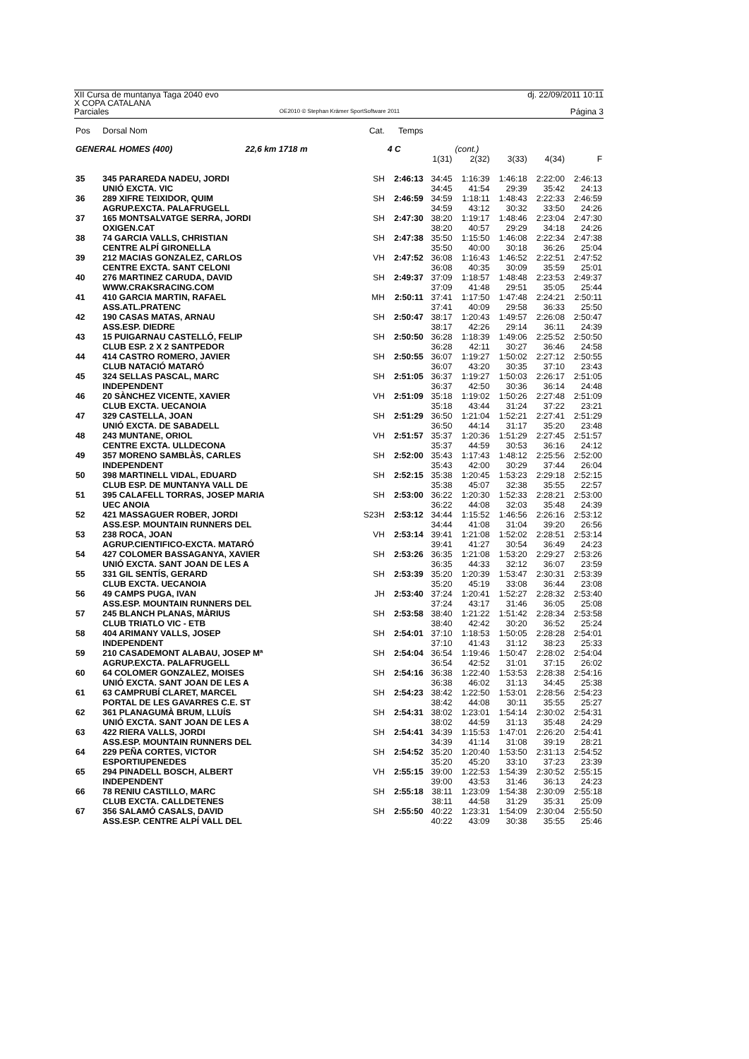XII Cursa de muntanya Taga 2040 evo
X COPA CATALANA dj. 22/09/2011 10:11
Parciales OE2010 © Stephan Krämer SportSoftware 2011 Página 3
| Pos | Dorsal Nom | Cat. | Temps | | | | | |
| GENERAL HOMES (400) 22,6 km 1718 m | | | 4 C | | (cont.) | | | |
| | | | | 1(31) | 2(32) | 3(33) | 4(34) | F |
| 35 | 345 PARAREDA NADEU, JORDI UNIÓ EXCTA. VIC | SH | 2:46:13 | 34:45 34:45 | 1:16:39 41:54 | 1:46:18 29:39 | 2:22:00 35:42 | 2:46:13 24:13 |
| 36 | 289 XIFRE TEIXIDOR, QUIM AGRUP.EXCTA. PALAFRUGELL | SH | 2:46:59 | 34:59 34:59 | 1:18:11 43:12 | 1:48:43 30:32 | 2:22:33 33:50 | 2:46:59 24:26 |
| 37 | 165 MONTSALVATGE SERRA, JORDI OXIGEN.CAT | SH | 2:47:30 | 38:20 38:20 | 1:19:17 40:57 | 1:48:46 29:29 | 2:23:04 34:18 | 2:47:30 24:26 |
| 38 | 74 GARCIA VALLS, CHRISTIAN CENTRE ALPÍ GIRONELLA | SH | 2:47:38 | 35:50 35:50 | 1:15:50 40:00 | 1:46:08 30:18 | 2:22:34 36:26 | 2:47:38 25:04 |
| 39 | 212 MACIAS GONZALEZ, CARLOS CENTRE EXCTA. SANT CELONI | VH | 2:47:52 | 36:08 36:08 | 1:16:43 40:35 | 1:46:52 30:09 | 2:22:51 35:59 | 2:47:52 25:01 |
| 40 | 276 MARTINEZ CARUDA, DAVID WWW.CRAKSRACING.COM | SH | 2:49:37 | 37:09 37:09 | 1:18:57 41:48 | 1:48:48 29:51 | 2:23:53 35:05 | 2:49:37 25:44 |
| 41 | 410 GARCIA MARTIN, RAFAEL ASS.ATL.PRATENC | MH | 2:50:11 | 37:41 37:41 | 1:17:50 40:09 | 1:47:48 29:58 | 2:24:21 36:33 | 2:50:11 25:50 |
| 42 | 190 CASAS MATAS, ARNAU ASS.ESP. DIEDRE | SH | 2:50:47 | 38:17 38:17 | 1:20:43 42:26 | 1:49:57 29:14 | 2:26:08 36:11 | 2:50:47 24:39 |
| 43 | 15 PUIGARNAU CASTELLÓ, FELIP CLUB ESP. 2 X 2 SANTPEDOR | SH | 2:50:50 | 36:28 36:28 | 1:18:39 42:11 | 1:49:06 30:27 | 2:25:52 36:46 | 2:50:50 24:58 |
| 44 | 414 CASTRO ROMERO, JAVIER CLUB NATACIÓ MATARÓ | SH | 2:50:55 | 36:07 36:07 | 1:19:27 43:20 | 1:50:02 30:35 | 2:27:12 37:10 | 2:50:55 23:43 |
| 45 | 324 SELLAS PASCAL, MARC INDEPENDENT | SH | 2:51:05 | 36:37 36:37 | 1:19:27 42:50 | 1:50:03 30:36 | 2:26:17 36:14 | 2:51:05 24:48 |
| 46 | 20 SÀNCHEZ VICENTE, XAVIER CLUB EXCTA. UECANOIA | VH | 2:51:09 | 35:18 35:18 | 1:19:02 43:44 | 1:50:26 31:24 | 2:27:48 37:22 | 2:51:09 23:21 |
| 47 | 329 CASTELLA, JOAN UNIÓ EXCTA. DE SABADELL | SH | 2:51:29 | 36:50 36:50 | 1:21:04 44:14 | 1:52:21 31:17 | 2:27:41 35:20 | 2:51:29 23:48 |
| 48 | 243 MUNTANE, ORIOL CENTRE EXCTA. ULLDECONA | VH | 2:51:57 | 35:37 35:37 | 1:20:36 44:59 | 1:51:29 30:53 | 2:27:45 36:16 | 2:51:57 24:12 |
| 49 | 357 MORENO SAMBLÀS, CARLES INDEPENDENT | SH | 2:52:00 | 35:43 35:43 | 1:17:43 42:00 | 1:48:12 30:29 | 2:25:56 37:44 | 2:52:00 26:04 |
| 50 | 398 MARTINELL VIDAL, EDUARD CLUB ESP. DE MUNTANYA VALL DE | SH | 2:52:15 | 35:38 35:38 | 1:20:45 45:07 | 1:53:23 32:38 | 2:29:18 35:55 | 2:52:15 22:57 |
| 51 | 395 CALAFELL TORRAS, JOSEP MARIA UEC ANOIA | SH | 2:53:00 | 36:22 36:22 | 1:20:30 44:08 | 1:52:33 32:03 | 2:28:21 35:48 | 2:53:00 24:39 |
| 52 | 421 MASSAGUER ROBER, JORDI ASS.ESP. MOUNTAIN RUNNERS DEL | S23H | 2:53:12 | 34:44 34:44 | 1:15:52 41:08 | 1:46:56 31:04 | 2:26:16 39:20 | 2:53:12 26:56 |
| 53 | 238 ROCA, JOAN AGRUP.CIENTIFICO-EXCTA. MATARÓ | VH | 2:53:14 | 39:41 39:41 | 1:21:08 41:27 | 1:52:02 30:54 | 2:28:51 36:49 | 2:53:14 24:23 |
| 54 | 427 COLOMER BASSAGANYA, XAVIER UNIÓ EXCTA. SANT JOAN DE LES A | SH | 2:53:26 | 36:35 36:35 | 1:21:08 44:33 | 1:53:20 32:12 | 2:29:27 36:07 | 2:53:26 23:59 |
| 55 | 331 GIL SENTÍS, GERARD CLUB EXCTA. UECANOIA | SH | 2:53:39 | 35:20 35:20 | 1:20:39 45:19 | 1:53:47 33:08 | 2:30:31 36:44 | 2:53:39 23:08 |
| 56 | 49 CAMPS PUGA, IVAN ASS.ESP. MOUNTAIN RUNNERS DEL | JH | 2:53:40 | 37:24 37:24 | 1:20:41 43:17 | 1:52:27 31:46 | 2:28:32 36:05 | 2:53:40 25:08 |
| 57 | 245 BLANCH PLANAS, MÀRIUS CLUB TRIATLO VIC - ETB | SH | 2:53:58 | 38:40 38:40 | 1:21:22 42:42 | 1:51:42 30:20 | 2:28:34 36:52 | 2:53:58 25:24 |
| 58 | 404 ARIMANY VALLS, JOSEP INDEPENDENT | SH | 2:54:01 | 37:10 37:10 | 1:18:53 41:43 | 1:50:05 31:12 | 2:28:28 38:23 | 2:54:01 25:33 |
| 59 | 210 CASADEMONT ALABAU, JOSEP Mª AGRUP.EXCTA. PALAFRUGELL | SH | 2:54:04 | 36:54 36:54 | 1:19:46 42:52 | 1:50:47 31:01 | 2:28:02 37:15 | 2:54:04 26:02 |
| 60 | 64 COLOMER GONZALEZ, MOISES UNIÓ EXCTA. SANT JOAN DE LES A | SH | 2:54:16 | 36:38 36:38 | 1:22:40 46:02 | 1:53:53 31:13 | 2:28:38 34:45 | 2:54:16 25:38 |
| 61 | 63 CAMPRUBÍ CLARET, MARCEL PORTAL DE LES GAVARRES C.E. ST | SH | 2:54:23 | 38:42 38:42 | 1:22:50 44:08 | 1:53:01 30:11 | 2:28:56 35:55 | 2:54:23 25:27 |
| 62 | 361 PLANAGUMÀ BRUM, LLUÍS UNIÓ EXCTA. SANT JOAN DE LES A | SH | 2:54:31 | 38:02 38:02 | 1:23:01 44:59 | 1:54:14 31:13 | 2:30:02 35:48 | 2:54:31 24:29 |
| 63 | 422 RIERA VALLS, JORDI ASS.ESP. MOUNTAIN RUNNERS DEL | SH | 2:54:41 | 34:39 34:39 | 1:15:53 41:14 | 1:47:01 31:08 | 2:26:20 39:19 | 2:54:41 28:21 |
| 64 | 229 PEÑA CORTES, VICTOR ESPORTIUPENEDES | SH | 2:54:52 | 35:20 35:20 | 1:20:40 45:20 | 1:53:50 33:10 | 2:31:13 37:23 | 2:54:52 23:39 |
| 65 | 294 PINADELL BOSCH, ALBERT INDEPENDENT | VH | 2:55:15 | 39:00 39:00 | 1:22:53 43:53 | 1:54:39 31:46 | 2:30:52 36:13 | 2:55:15 24:23 |
| 66 | 78 RENIU CASTILLO, MARC CLUB EXCTA. CALLDETENES | SH | 2:55:18 | 38:11 38:11 | 1:23:09 44:58 | 1:54:38 31:29 | 2:30:09 35:31 | 2:55:18 25:09 |
| 67 | 356 SALAMÓ CASALS, DAVID ASS.ESP. CENTRE ALPÍ VALL DEL | SH | 2:55:50 | 40:22 40:22 | 1:23:31 43:09 | 1:54:09 30:38 | 2:30:04 35:55 | 2:55:50 25:46 |